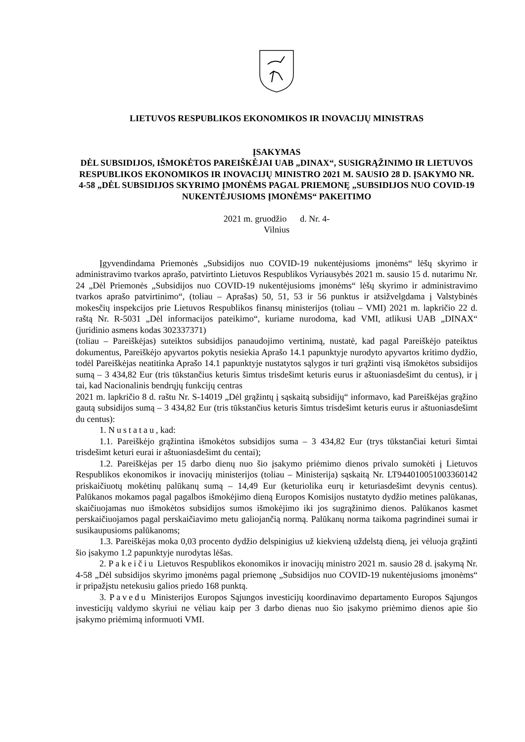LIETUVOS RESPUBLIKOS EKONOMIKOS IR INOVACIJŲ MINISTRAS
ĮSAKYMAS
DĖL SUBSIDIJOS, IŠMOKĖTOS PAREIŠKĖJAI UAB „DINAX“, SUSIGRĄŽINIMO IR LIETUVOS RESPUBLIKOS EKONOMIKOS IR INOVACIJŲ MINISTRO 2021 M. SAUSIO 28 D. ĮSAKYMO NR. 4-58 „DĖL SUBSIDIJOS SKYRIMO ĮMONĖMS PAGAL PRIEMONĘ „SUBSIDIJOS NUO COVID-19 NUKENTĖJUSIOMS ĮMONĖMS“ PAKEITIMO
2021 m. gruodžio d. Nr. 4-
Vilnius
Įgyvendindama Priemonės „Subsidijos nuo COVID-19 nukentėjusioms įmonėms“ lėšų skyrimo ir administravimo tvarkos aprašo, patvirtinto Lietuvos Respublikos Vyriausybės 2021 m. sausio 15 d. nutarimu Nr. 24 „Dėl Priemonės „Subsidijos nuo COVID-19 nukentėjusioms įmonėms“ lėšų skyrimo ir administravimo tvarkos aprašo patvirtinimo“, (toliau – Aprašas) 50, 51, 53 ir 56 punktus ir atsižvelgdama į Valstybinės mokesčių inspekcijos prie Lietuvos Respublikos finansų ministerijos (toliau – VMI) 2021 m. lapkričio 22 d. raštą Nr. R-5031 „Dėl informacijos pateikimo“, kuriame nurodoma, kad VMI, atlikusi UAB „DINAX“ (juridinio asmens kodas 302337371)
(toliau – Pareiškėjas) suteiktos subsidijos panaudojimo vertinimą, nustatė, kad pagal Pareiškėjo pateiktus dokumentus, Pareiškėjo apyvartos pokytis nesiekia Aprašo 14.1 papunktyje nurodyto apyvartos kritimo dydžio, todėl Pareiškėjas neatitinka Aprašo 14.1 papunktyje nustatytos sąlygos ir turi grąžinti visą išmokėtos subsidijos sumą – 3 434,82 Eur (tris tūkstančius keturis šimtus trisdešimt keturis eurus ir aštuoniasdešimt du centus), ir į tai, kad Nacionalinis bendrųjų funkcijų centras
2021 m. lapkričio 8 d. raštu Nr. S-14019 „Dėl grąžintų į sąskaitą subsidijų“ informavo, kad Pareiškėjas grąžino gautą subsidijos sumą – 3 434,82 Eur (tris tūkstančius keturis šimtus trisdešimt keturis eurus ir aštuoniasdešimt du centus):
1. Nustatau, kad:
1.1. Pareiškėjo grąžintina išmokėtos subsidijos suma – 3 434,82 Eur (trys tūkstančiai keturi šimtai trisdešimt keturi eurai ir aštuoniasdešimt du centai);
1.2. Pareiškėjas per 15 darbo dienų nuo šio įsakymo priėmimo dienos privalo sumokėti į Lietuvos Respublikos ekonomikos ir inovacijų ministerijos (toliau – Ministerija) sąskaitą Nr. LT944010051003360142 priskaičiuotų mokėtinų palūkanų sumą – 14,49 Eur (keturiolika eurų ir keturiasdešimt devynis centus). Palūkanos mokamos pagal pagalbos išmokėjimo dieną Europos Komisijos nustatyto dydžio metines palūkanas, skaičiuojamas nuo išmokėtos subsidijos sumos išmokėjimo iki jos sugrąžinimo dienos. Palūkanos kasmet perskaičiuojamos pagal perskaičiavimo metu galiojančią normą. Palūkanų norma taikoma pagrindinei sumai ir susikaupusioms palūkanoms;
1.3. Pareiškėjas moka 0,03 procento dydžio delspinigius už kiekvieną uždelstą dieną, jei vėluoja grąžinti šio įsakymo 1.2 papunktyje nurodytas lėšas.
2. Pakeičiu Lietuvos Respublikos ekonomikos ir inovacijų ministro 2021 m. sausio 28 d. įsakymą Nr. 4-58 „Dėl subsidijos skyrimo įmonėms pagal priemonę „Subsidijos nuo COVID-19 nukentėjusioms įmonėms“ ir pripažįstu netekusiu galios priedo 168 punktą.
3. Pavedu Ministerijos Europos Sąjungos investicijų koordinavimo departamento Europos Sąjungos investicijų valdymo skyriui ne vėliau kaip per 3 darbo dienas nuo šio įsakymo priėmimo dienos apie šio įsakymo priėmimą informuoti VMI.